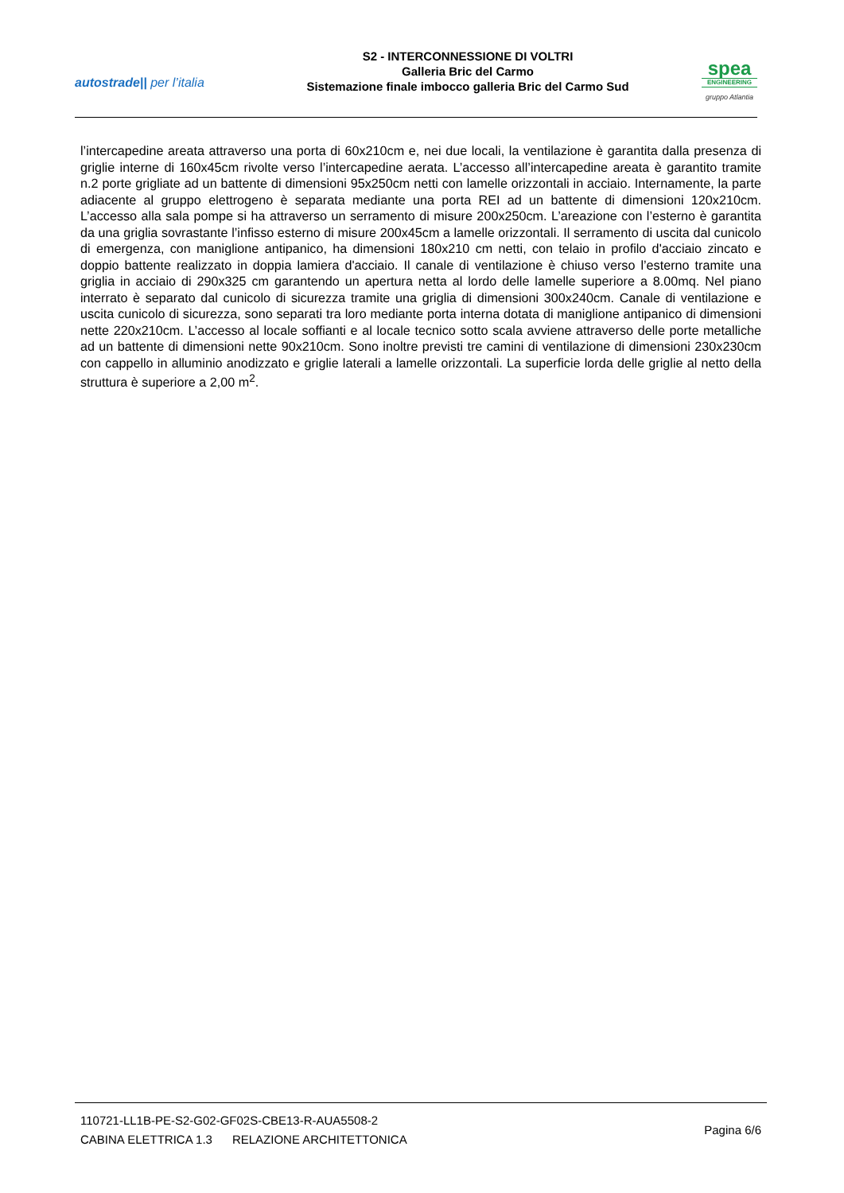autostrade|| per l’italia
S2 - INTERCONNESSIONE DI VOLTRI
Galleria Bric del Carmo
Sistemazione finale imbocco galleria Bric del Carmo Sud
spea
ENGINEERING
gruppo Atlantia
l’intercapedine areata attraverso una porta di 60x210cm e, nei due locali, la ventilazione è garantita dalla presenza di griglie interne di 160x45cm rivolte verso l’intercapedine aerata. L’accesso all’intercapedine areata è garantito tramite n.2 porte grigliate ad un battente di dimensioni 95x250cm netti con lamelle orizzontali in acciaio. Internamente, la parte adiacente al gruppo elettrogeno è separata mediante una porta REI ad un battente di dimensioni 120x210cm. L’accesso alla sala pompe si ha attraverso un serramento di misure 200x250cm. L’areazione con l’esterno è garantita da una griglia sovrastante l’infisso esterno di misure 200x45cm a lamelle orizzontali. Il serramento di uscita dal cunicolo di emergenza, con maniglione antipanico, ha dimensioni 180x210 cm netti, con telaio in profilo d'acciaio zincato e doppio battente realizzato in doppia lamiera d'acciaio. Il canale di ventilazione è chiuso verso l’esterno tramite una griglia in acciaio di 290x325 cm garantendo un apertura netta al lordo delle lamelle superiore a 8.00mq. Nel piano interrato è separato dal cunicolo di sicurezza tramite una griglia di dimensioni 300x240cm. Canale di ventilazione e uscita cunicolo di sicurezza, sono separati tra loro mediante porta interna dotata di maniglione antipanico di dimensioni nette 220x210cm. L’accesso al locale soffianti e al locale tecnico sotto scala avviene attraverso delle porte metalliche ad un battente di dimensioni nette 90x210cm. Sono inoltre previsti tre camini di ventilazione di dimensioni 230x230cm con cappello in alluminio anodizzato e griglie laterali a lamelle orizzontali. La superficie lorda delle griglie al netto della struttura è superiore a 2,00 m<sup>2</sup>.
110721-LL1B-PE-S2-G02-GF02S-CBE13-R-AUA5508-2
CABINA ELETTRICA 1.3 RELAZIONE ARCHITETTONICA
Pagina 6/6